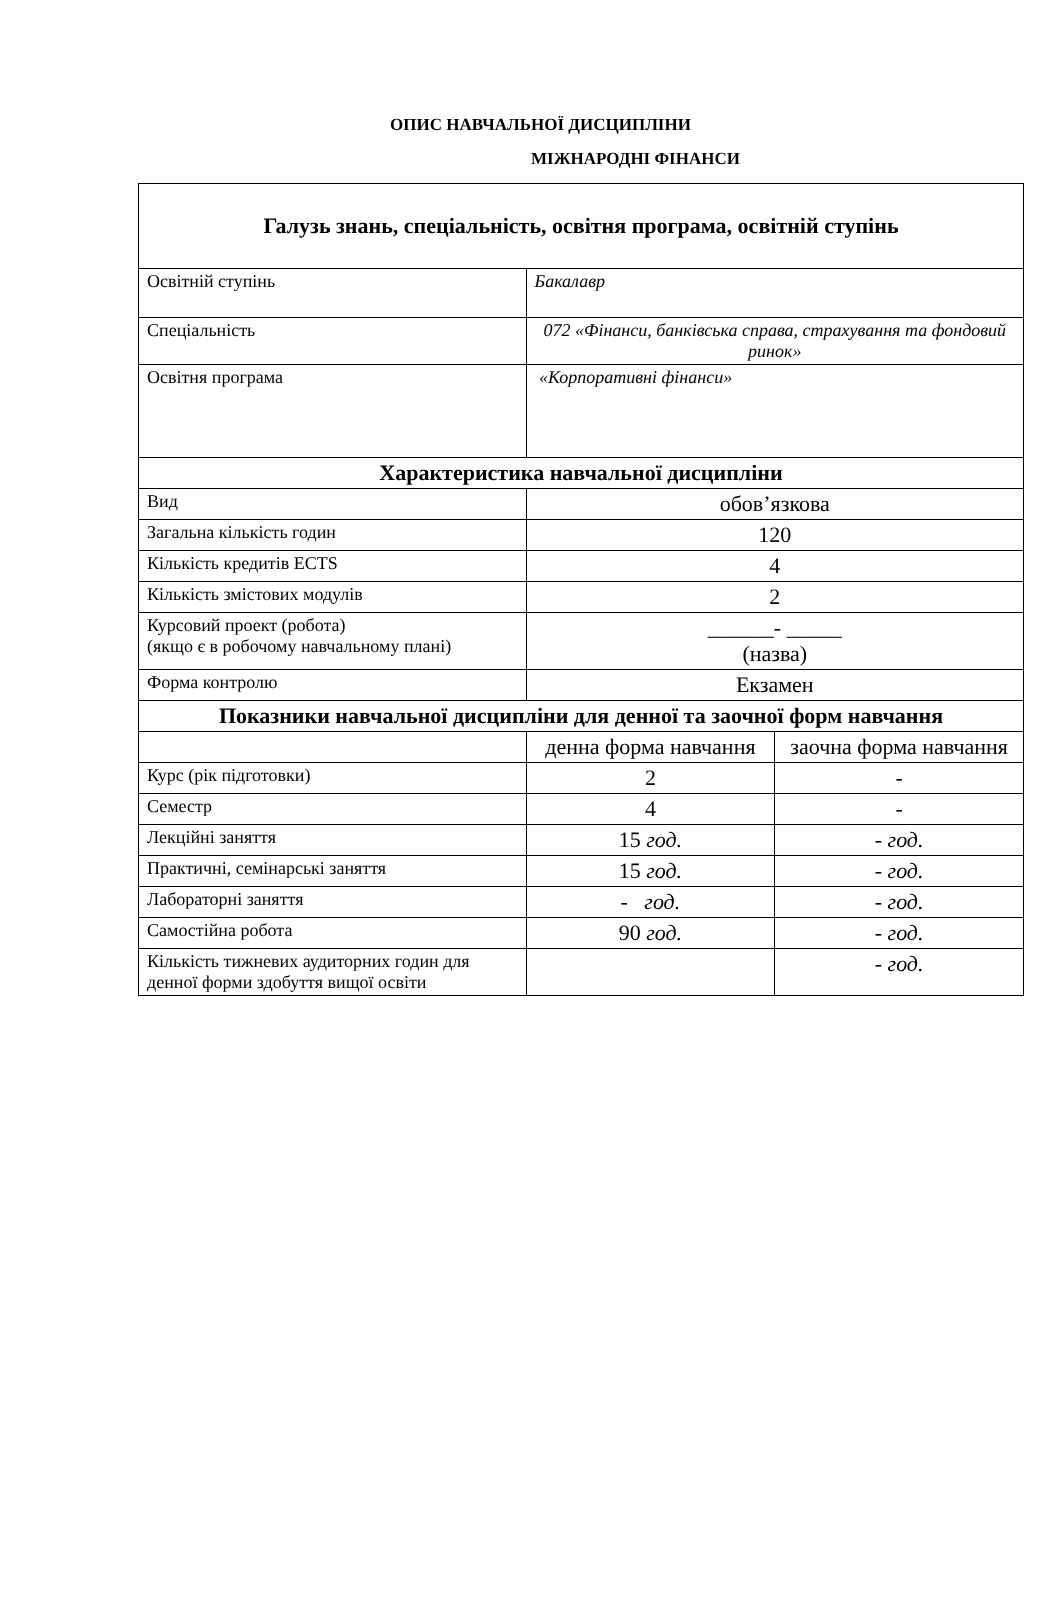ОПИС НАВЧАЛЬНОЇ ДИСЦИПЛІНИ
МІЖНАРОДНІ ФІНАНСИ
| Галузь знань, спеціальність, освітня програма, освітній ступінь | | |
| --- | --- | --- |
| Освітній ступінь | Бакалавр | |
| Спеціальність | 072 «Фінанси, банківська справа, страхування та фондовий ринок» | |
| Освітня програма | «Корпоративні фінанси» | |
| Характеристика навчальної дисципліни | | |
| Вид | обов’язкова | |
| Загальна кількість годин | 120 | |
| Кількість кредитів ECTS | 4 | |
| Кількість змістових модулів | 2 | |
| Курсовий проект (робота) (якщо є в робочому навчальному плані) | ______- _____ (назва) | |
| Форма контролю | Екзамен | |
| Показники навчальної дисципліни для денної та заочної форм навчання | | |
| | денна форма навчання | заочна форма навчання |
| Курс (рік підготовки) | 2 | - |
| Семестр | 4 | - |
| Лекційні заняття | 15 год. | - год. |
| Практичні, семінарські заняття | 15 год. | - год. |
| Лабораторні заняття | - год. | - год. |
| Самостійна робота | 90 год. | - год. |
| Кількість тижневих аудиторних годин для денної форми здобуття вищої освіти | | - год. |